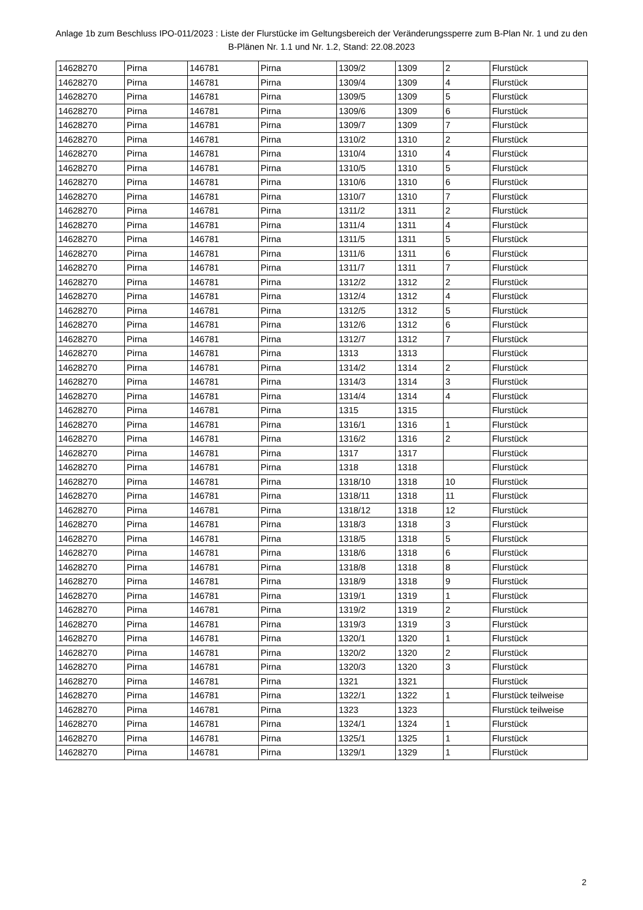Anlage 1b zum Beschluss IPO-011/2023 : Liste der Flurstücke im Geltungsbereich der Veränderungssperre zum B-Plan Nr. 1 und zu den B-Plänen Nr. 1.1 und Nr. 1.2, Stand: 22.08.2023
| 14628270 | Pirna | 146781 | Pirna | 1309/2 | 1309 | 2 | Flurstück |
| 14628270 | Pirna | 146781 | Pirna | 1309/4 | 1309 | 4 | Flurstück |
| 14628270 | Pirna | 146781 | Pirna | 1309/5 | 1309 | 5 | Flurstück |
| 14628270 | Pirna | 146781 | Pirna | 1309/6 | 1309 | 6 | Flurstück |
| 14628270 | Pirna | 146781 | Pirna | 1309/7 | 1309 | 7 | Flurstück |
| 14628270 | Pirna | 146781 | Pirna | 1310/2 | 1310 | 2 | Flurstück |
| 14628270 | Pirna | 146781 | Pirna | 1310/4 | 1310 | 4 | Flurstück |
| 14628270 | Pirna | 146781 | Pirna | 1310/5 | 1310 | 5 | Flurstück |
| 14628270 | Pirna | 146781 | Pirna | 1310/6 | 1310 | 6 | Flurstück |
| 14628270 | Pirna | 146781 | Pirna | 1310/7 | 1310 | 7 | Flurstück |
| 14628270 | Pirna | 146781 | Pirna | 1311/2 | 1311 | 2 | Flurstück |
| 14628270 | Pirna | 146781 | Pirna | 1311/4 | 1311 | 4 | Flurstück |
| 14628270 | Pirna | 146781 | Pirna | 1311/5 | 1311 | 5 | Flurstück |
| 14628270 | Pirna | 146781 | Pirna | 1311/6 | 1311 | 6 | Flurstück |
| 14628270 | Pirna | 146781 | Pirna | 1311/7 | 1311 | 7 | Flurstück |
| 14628270 | Pirna | 146781 | Pirna | 1312/2 | 1312 | 2 | Flurstück |
| 14628270 | Pirna | 146781 | Pirna | 1312/4 | 1312 | 4 | Flurstück |
| 14628270 | Pirna | 146781 | Pirna | 1312/5 | 1312 | 5 | Flurstück |
| 14628270 | Pirna | 146781 | Pirna | 1312/6 | 1312 | 6 | Flurstück |
| 14628270 | Pirna | 146781 | Pirna | 1312/7 | 1312 | 7 | Flurstück |
| 14628270 | Pirna | 146781 | Pirna | 1313 | 1313 | | Flurstück |
| 14628270 | Pirna | 146781 | Pirna | 1314/2 | 1314 | 2 | Flurstück |
| 14628270 | Pirna | 146781 | Pirna | 1314/3 | 1314 | 3 | Flurstück |
| 14628270 | Pirna | 146781 | Pirna | 1314/4 | 1314 | 4 | Flurstück |
| 14628270 | Pirna | 146781 | Pirna | 1315 | 1315 | | Flurstück |
| 14628270 | Pirna | 146781 | Pirna | 1316/1 | 1316 | 1 | Flurstück |
| 14628270 | Pirna | 146781 | Pirna | 1316/2 | 1316 | 2 | Flurstück |
| 14628270 | Pirna | 146781 | Pirna | 1317 | 1317 | | Flurstück |
| 14628270 | Pirna | 146781 | Pirna | 1318 | 1318 | | Flurstück |
| 14628270 | Pirna | 146781 | Pirna | 1318/10 | 1318 | 10 | Flurstück |
| 14628270 | Pirna | 146781 | Pirna | 1318/11 | 1318 | 11 | Flurstück |
| 14628270 | Pirna | 146781 | Pirna | 1318/12 | 1318 | 12 | Flurstück |
| 14628270 | Pirna | 146781 | Pirna | 1318/3 | 1318 | 3 | Flurstück |
| 14628270 | Pirna | 146781 | Pirna | 1318/5 | 1318 | 5 | Flurstück |
| 14628270 | Pirna | 146781 | Pirna | 1318/6 | 1318 | 6 | Flurstück |
| 14628270 | Pirna | 146781 | Pirna | 1318/8 | 1318 | 8 | Flurstück |
| 14628270 | Pirna | 146781 | Pirna | 1318/9 | 1318 | 9 | Flurstück |
| 14628270 | Pirna | 146781 | Pirna | 1319/1 | 1319 | 1 | Flurstück |
| 14628270 | Pirna | 146781 | Pirna | 1319/2 | 1319 | 2 | Flurstück |
| 14628270 | Pirna | 146781 | Pirna | 1319/3 | 1319 | 3 | Flurstück |
| 14628270 | Pirna | 146781 | Pirna | 1320/1 | 1320 | 1 | Flurstück |
| 14628270 | Pirna | 146781 | Pirna | 1320/2 | 1320 | 2 | Flurstück |
| 14628270 | Pirna | 146781 | Pirna | 1320/3 | 1320 | 3 | Flurstück |
| 14628270 | Pirna | 146781 | Pirna | 1321 | 1321 | | Flurstück |
| 14628270 | Pirna | 146781 | Pirna | 1322/1 | 1322 | 1 | Flurstück teilweise |
| 14628270 | Pirna | 146781 | Pirna | 1323 | 1323 | | Flurstück teilweise |
| 14628270 | Pirna | 146781 | Pirna | 1324/1 | 1324 | 1 | Flurstück |
| 14628270 | Pirna | 146781 | Pirna | 1325/1 | 1325 | 1 | Flurstück |
| 14628270 | Pirna | 146781 | Pirna | 1329/1 | 1329 | 1 | Flurstück |
2